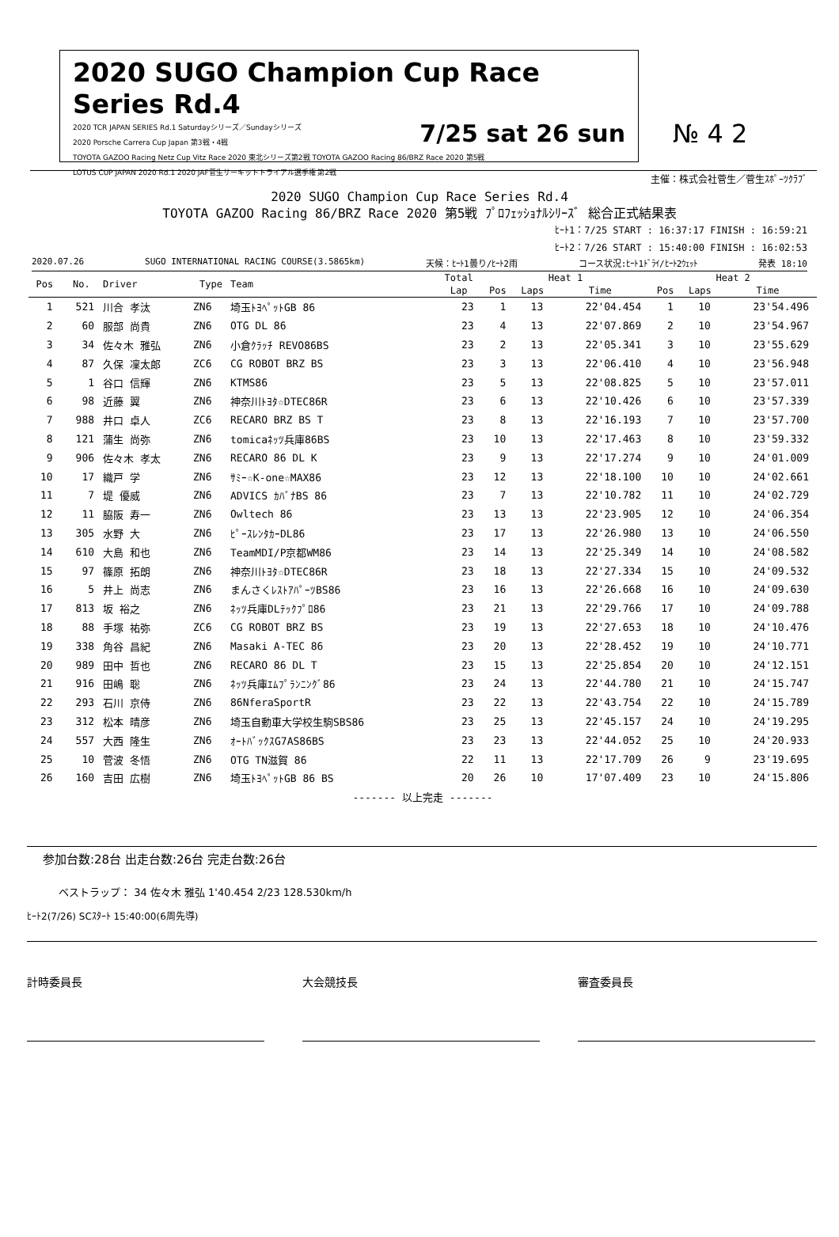2020 SUGO Champion Cup Race Series Rd.4
7/25 sat 26 sun 2020 TCR JAPAN SERIES Rd.1 Saturdayシリーズ／Sundayシリーズ
2020 Porsche Carrera Cup Japan 第3戦・4戦
TOYOTA GAZOO Racing Netz Cup Vitz Race 2020 東北シリーズ第2戦 TOYOTA GAZOO Racing 86/BRZ Race 2020 第5戦
LOTUS CUP JAPAN 2020 Rd.1 2020 JAF菅生サーキットトライアル選手権 第2戦
№ 4 2
主催：株式会社菅生／菅生ｽﾎﾟｰﾂｸﾗﾌﾞ
2020 SUGO Champion Cup Race Series Rd.4
TOYOTA GAZOO Racing 86/BRZ Race 2020 第5戦 ﾌﾟﾛﾌｪｯｼｮﾅﾙｼﾘｰｽﾞ 総合正式結果表
ﾋｰﾄ1：7/25 START : 16:37:17 FINISH : 16:59:21
ﾋｰﾄ2：7/26 START : 15:40:00 FINISH : 16:02:53
2020.07.26 SUGO INTERNATIONAL RACING COURSE(3.5865km) 天候：ﾋｰﾄ1曇り/ﾋｰﾄ2雨 コース状況:ﾋｰﾄ1ﾄﾞﾗｲ/ﾋｰﾄ2ｳｪｯﾄ 発表 18:10
| Pos | No. | Driver | Type | Team | Total | Heat 1 | | | Heat 2 | | |
| --- | --- | --- | --- | --- | --- | --- | --- | --- | --- | --- | --- |
| | | | | | Lap | Pos | Laps | Time | Pos | Laps | Time |
| 1 | 521 | 川合 孝汰 | ZN6 | 埼玉ﾄﾖﾍﾟｯﾄGB 86 | 23 | 1 | 13 | 22'04.454 | 1 | 10 | 23'54.496 |
| 2 | 60 | 服部 尚貴 | ZN6 | OTG DL 86 | 23 | 4 | 13 | 22'07.869 | 2 | 10 | 23'54.967 |
| 3 | 34 | 佐々木 雅弘 | ZN6 | 小倉ｸﾗｯﾁ REVO86BS | 23 | 2 | 13 | 22'05.341 | 3 | 10 | 23'55.629 |
| 4 | 87 | 久保 凜太郎 | ZC6 | CG ROBOT BRZ BS | 23 | 3 | 13 | 22'06.410 | 4 | 10 | 23'56.948 |
| 5 | 1 | 谷口 信輝 | ZN6 | KTMS86 | 23 | 5 | 13 | 22'08.825 | 5 | 10 | 23'57.011 |
| 6 | 98 | 近藤 翼 | ZN6 | 神奈川ﾄﾖﾀ☆DTEC86R | 23 | 6 | 13 | 22'10.426 | 6 | 10 | 23'57.339 |
| 7 | 988 | 井口 卓人 | ZC6 | RECARO BRZ BS T | 23 | 8 | 13 | 22'16.193 | 7 | 10 | 23'57.700 |
| 8 | 121 | 蒲生 尚弥 | ZN6 | tomicaﾈｯﾂ兵庫86BS | 23 | 10 | 13 | 22'17.463 | 8 | 10 | 23'59.332 |
| 9 | 906 | 佐々木 孝太 | ZN6 | RECARO 86 DL K | 23 | 9 | 13 | 22'17.274 | 9 | 10 | 24'01.009 |
| 10 | 17 | 織戸 学 | ZN6 | ｻﾐｰ☆K-one☆MAX86 | 23 | 12 | 13 | 22'18.100 | 10 | 10 | 24'02.661 |
| 11 | 7 | 堤 優威 | ZN6 | ADVICS ｶﾊﾞﾅBS 86 | 23 | 7 | 13 | 22'10.782 | 11 | 10 | 24'02.729 |
| 12 | 11 | 脇阪 寿一 | ZN6 | Owltech 86 | 23 | 13 | 13 | 22'23.905 | 12 | 10 | 24'06.354 |
| 13 | 305 | 水野 大 | ZN6 | ﾋﾟｰｽﾚﾝﾀｶｰDL86 | 23 | 17 | 13 | 22'26.980 | 13 | 10 | 24'06.550 |
| 14 | 610 | 大島 和也 | ZN6 | TeamMDI/P京都WM86 | 23 | 14 | 13 | 22'25.349 | 14 | 10 | 24'08.582 |
| 15 | 97 | 篠原 拓朗 | ZN6 | 神奈川ﾄﾖﾀ☆DTEC86R | 23 | 18 | 13 | 22'27.334 | 15 | 10 | 24'09.532 |
| 16 | 5 | 井上 尚志 | ZN6 | まんさくﾚｽﾄｱﾊﾟｰﾂBS86 | 23 | 16 | 13 | 22'26.668 | 16 | 10 | 24'09.630 |
| 17 | 813 | 坂 裕之 | ZN6 | ﾈｯﾂ兵庫DLﾃｯｸﾌﾟﾛ86 | 23 | 21 | 13 | 22'29.766 | 17 | 10 | 24'09.788 |
| 18 | 88 | 手塚 祐弥 | ZC6 | CG ROBOT BRZ BS | 23 | 19 | 13 | 22'27.653 | 18 | 10 | 24'10.476 |
| 19 | 338 | 角谷 昌紀 | ZN6 | Masaki A-TEC 86 | 23 | 20 | 13 | 22'28.452 | 19 | 10 | 24'10.771 |
| 20 | 989 | 田中 哲也 | ZN6 | RECARO 86 DL T | 23 | 15 | 13 | 22'25.854 | 20 | 10 | 24'12.151 |
| 21 | 916 | 田嶋 聡 | ZN6 | ﾈｯﾂ兵庫ｴﾑﾌﾟﾗﾝﾆﾝｸﾞ86 | 23 | 24 | 13 | 22'44.780 | 21 | 10 | 24'15.747 |
| 22 | 293 | 石川 京侍 | ZN6 | 86NferaSportR | 23 | 22 | 13 | 22'43.754 | 22 | 10 | 24'15.789 |
| 23 | 312 | 松本 晴彦 | ZN6 | 埼玉自動車大学校生駒SBS86 | 23 | 25 | 13 | 22'45.157 | 24 | 10 | 24'19.295 |
| 24 | 557 | 大西 隆生 | ZN6 | ｵｰﾄﾊﾞｯｸｽG7AS86BS | 23 | 23 | 13 | 22'44.052 | 25 | 10 | 24'20.933 |
| 25 | 10 | 菅波 冬悟 | ZN6 | OTG TN滋賀 86 | 22 | 11 | 13 | 22'17.709 | 26 | 9 | 23'19.695 |
| 26 | 160 | 吉田 広樹 | ZN6 | 埼玉ﾄﾖﾍﾟｯﾄGB 86 BS | 20 | 26 | 10 | 17'07.409 | 23 | 10 | 24'15.806 |
| ------- 以上完走 ------- | | | | | | | | | | | |
参加台数:28台 出走台数:26台 完走台数:26台
ベストラップ： 34 佐々木 雅弘 1'40.454 2/23 128.530km/h
ﾋｰﾄ2(7/26) SCｽﾀｰﾄ 15:40:00(6周先導)
計時委員長 大会競技長 審査委員長